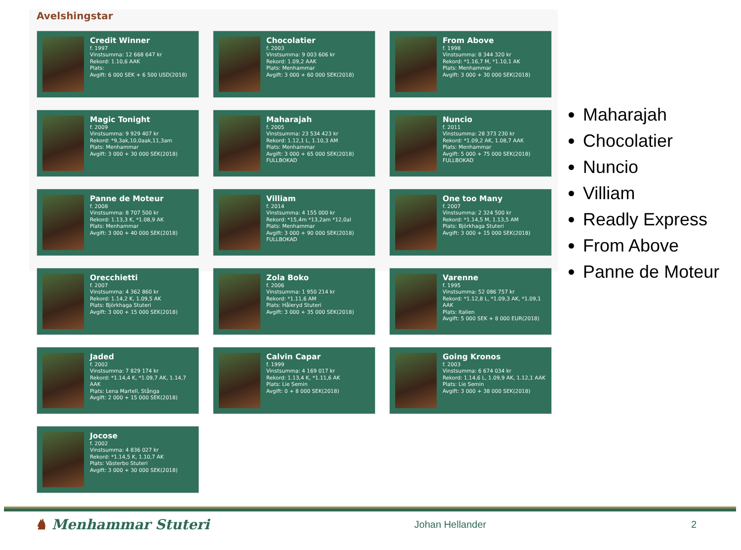Avelshingstar
Credit Winner
f. 1997
Vinstsumma: 12 668 647 kr
Rekord: 1.10,6 AAK
Plats:
Avgift: 6 000 SEK + 6 500 USD(2018)
Chocolatier
f. 2003
Vinstsumma: 9 003 606 kr
Rekord: 1.09,2 AAK
Plats: Menhammar
Avgift: 3 000 + 60 000 SEK(2018)
From Above
f. 1998
Vinstsumma: 8 344 320 kr
Rekord: *1.16,7 M, *1.10,1 AK
Plats: Menhammar
Avgift: 3 000 + 30 000 SEK(2018)
Magic Tonight
f. 2009
Vinstsumma: 9 929 407 kr
Rekord: *9,3ak,10,0aak,11,3am
Plats: Menhammar
Avgift: 3 000 + 30 000 SEK(2018)
Maharajah
f. 2005
Vinstsumma: 23 534 423 kr
Rekord: 1.12,1 L, 1.10,3 AM
Plats: Menhammar
Avgift: 3 000 + 65 000 SEK(2018)
FULLBOKAD
Nuncio
f. 2011
Vinstsumma: 28 373 230 kr
Rekord: *1.09,2 AK, 1.08,7 AAK
Plats: Menhammar
Avgift: 5 000 + 75 000 SEK(2018)
FULLBOKAD
Panne de Moteur
f. 2008
Vinstsumma: 8 707 500 kr
Rekord: 1.13,3 K, *1.08,9 AK
Plats: Menhammar
Avgift: 3 000 + 40 000 SEK(2018)
Villiam
f. 2014
Vinstsumma: 4 155 000 kr
Rekord: *15,4m *13,2am *12,0al
Plats: Menhammar
Avgift: 3 000 + 90 000 SEK(2018)
FULLBOKAD
One too Many
f. 2007
Vinstsumma: 2 324 500 kr
Rekord: *1.14,5 M, 1.13,5 AM
Plats: Björkhaga Stuteri
Avgift: 3 000 + 15 000 SEK(2018)
Orecchietti
f. 2007
Vinstsumma: 4 362 860 kr
Rekord: 1.14,2 K, 1.09,5 AK
Plats: Björkhaga Stuteri
Avgift: 3 000 + 15 000 SEK(2018)
Zola Boko
f. 2006
Vinstsumma: 1 950 214 kr
Rekord: *1.11,6 AM
Plats: Håleryd Stuteri
Avgift: 3 000 + 35 000 SEK(2018)
Varenne
f. 1995
Vinstsumma: 52 086 757 kr
Rekord: *1.12,8 L, *1.09,3 AK, *1.09,1 AAK
Plats: Italien
Avgift: 5 000 SEK + 8 000 EUR(2018)
Jaded
f. 2002
Vinstsumma: 7 829 174 kr
Rekord: *1.14,4 K, *1.09,7 AK, 1.14,7 AAK
Plats: Lena Martell, Stånga
Avgift: 2 000 + 15 000 SEK(2018)
Calvin Capar
f. 1999
Vinstsumma: 4 169 017 kr
Rekord: 1.13,4 K, *1.11,6 AK
Plats: Lie Semin
Avgift: 0 + 8 000 SEK(2018)
Going Kronos
f. 2003
Vinstsumma: 6 674 034 kr
Rekord: 1.14,6 L, 1.09,9 AK, 1.12,1 AAK
Plats: Lie Semin
Avgift: 3 000 + 38 000 SEK(2018)
Jocose
f. 2002
Vinstsumma: 4 836 027 kr
Rekord: *1.14,5 K, 1.10,7 AK
Plats: Västerbo Stuteri
Avgift: 3 000 + 30 000 SEK(2018)
Maharajah
Chocolatier
Nuncio
Villiam
Readly Express
From Above
Panne de Moteur
♞ Menhammar Stuteri Johan Hellander 2